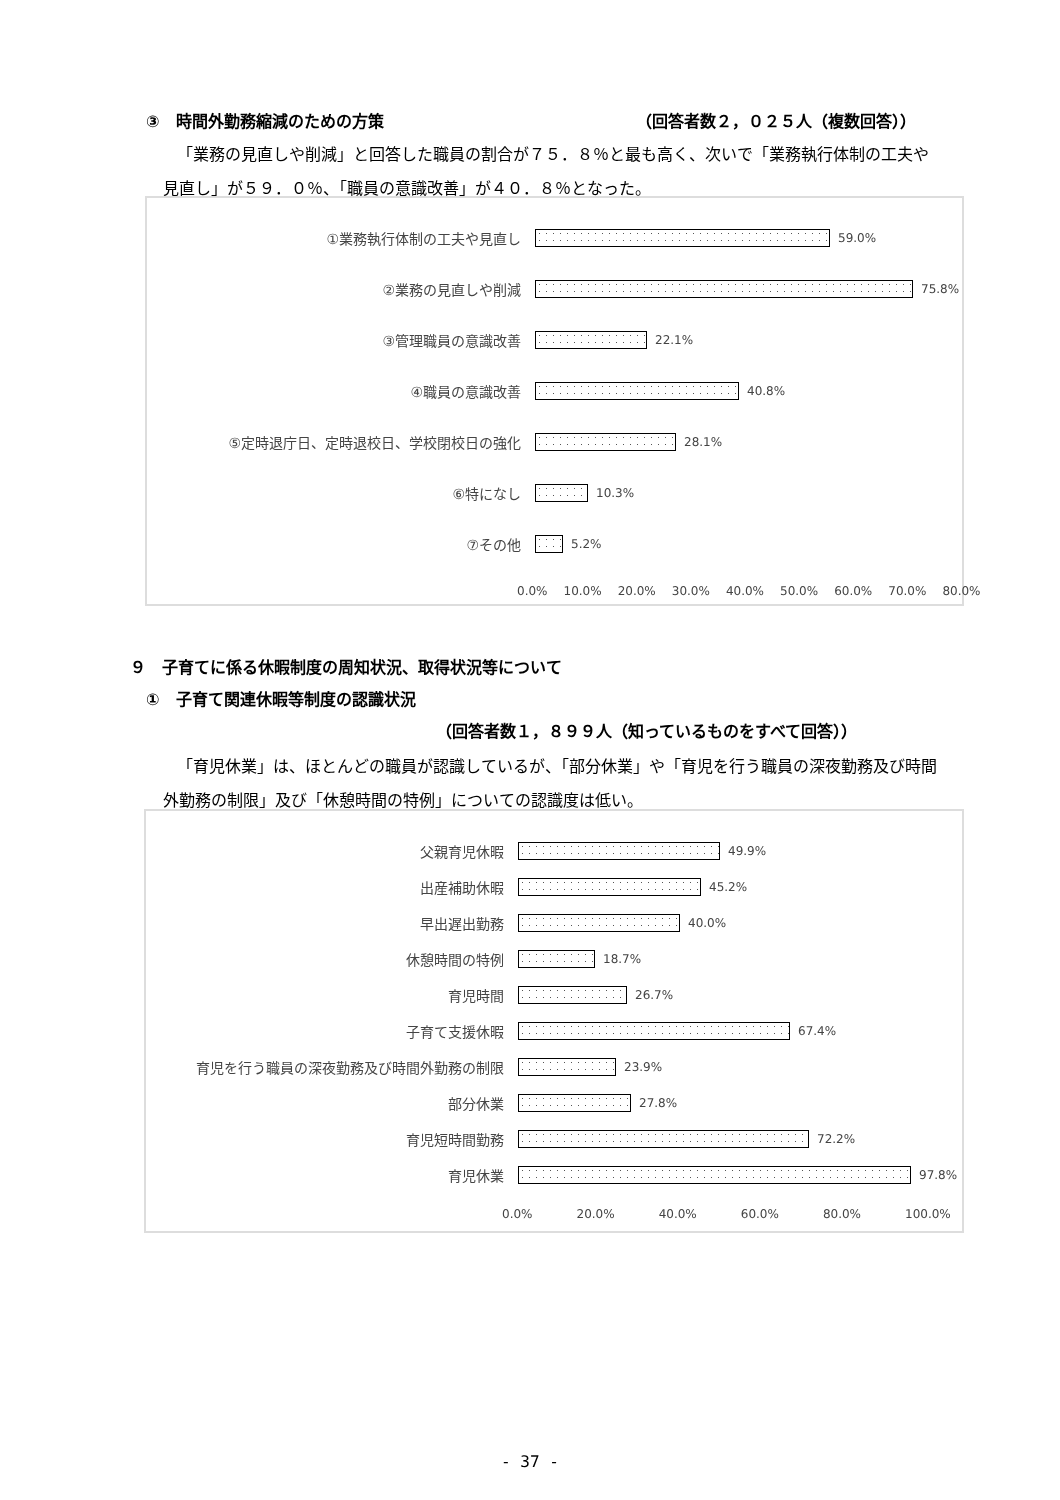③　時間外勤務縮減のための方策 （回答者数２，０２５人（複数回答））
「業務の見直しや削減」と回答した職員の割合が７５．８％と最も高く、次いで「業務執行体制の工夫や見直し」が５９．０％、「職員の意識改善」が４０．８％となった。
①業務執行体制の工夫や見直し
59.0%
②業務の見直しや削減
75.8%
③管理職員の意識改善
22.1%
④職員の意識改善
40.8%
⑤定時退庁日、定時退校日、学校閉校日の強化
28.1%
⑥特になし
10.3%
⑦その他
5.2%
0.0% 10.0% 20.0% 30.0% 40.0% 50.0% 60.0% 70.0% 80.0%
９　子育てに係る休暇制度の周知状況、取得状況等について
①　子育て関連休暇等制度の認識状況
（回答者数１，８９９人（知っているものをすべて回答））
「育児休業」は、ほとんどの職員が認識しているが、「部分休業」や「育児を行う職員の深夜勤務及び時間外勤務の制限」及び「休憩時間の特例」についての認識度は低い。
父親育児休暇
49.9%
出産補助休暇
45.2%
早出遅出勤務
40.0%
休憩時間の特例
18.7%
育児時間
26.7%
子育て支援休暇
67.4%
育児を行う職員の深夜勤務及び時間外勤務の制限
23.9%
部分休業
27.8%
育児短時間勤務
72.2%
育児休業
97.8%
0.0% 20.0% 40.0% 60.0% 80.0% 100.0%
- 37 -